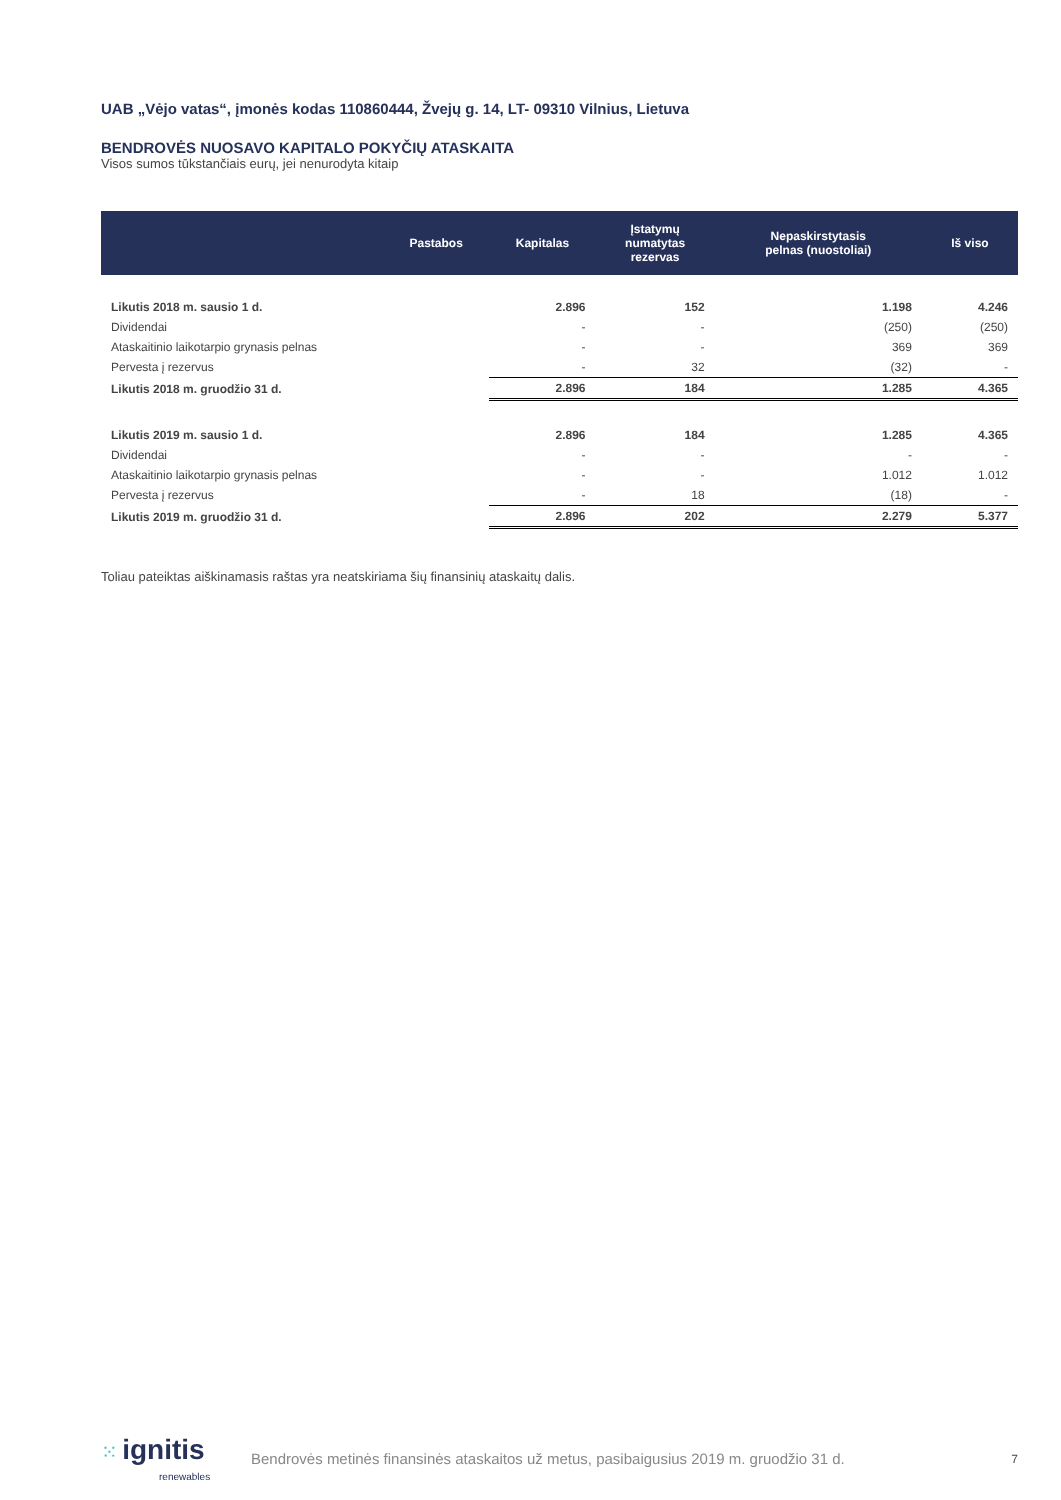UAB „Vėjo vatas“, įmonės kodas 110860444, Žvejų g. 14, LT- 09310 Vilnius, Lietuva
BENDROVĖS NUOSAVO KAPITALO POKYČIŲ ATASKAITA
Visos sumos tūkstančiais eurų, jei nenurodyta kitaip
| | Pastabos | Kapitalas | Įstatymų numatytas rezervas | Nepaskirstytasis pelnas (nuostoliai) | Iš viso |
| --- | --- | --- | --- | --- | --- |
| Likutis 2018 m. sausio 1 d. | | 2.896 | 152 | 1.198 | 4.246 |
| Dividendai | | - | - | (250) | (250) |
| Ataskaitinio laikotarpio grynasis pelnas | | - | - | 369 | 369 |
| Pervesta į rezervus | | - | 32 | (32) | - |
| Likutis 2018 m. gruodžio 31 d. | | 2.896 | 184 | 1.285 | 4.365 |
| Likutis 2019 m. sausio 1 d. | | 2.896 | 184 | 1.285 | 4.365 |
| Dividendai | | - | - | - | - |
| Ataskaitinio laikotarpio grynasis pelnas | | - | - | 1.012 | 1.012 |
| Pervesta į rezervus | | - | 18 | (18) | - |
| Likutis 2019 m. gruodžio 31 d. | | 2.896 | 202 | 2.279 | 5.377 |
Toliau pateiktas aiškinamasis raštas yra neatskiriama šių finansinių ataskaitų dalis.
⁙ ignitis
renewables
Bendrovės metinės finansinės ataskaitos už metus, pasibaigusius 2019 m. gruodžio 31 d.
7